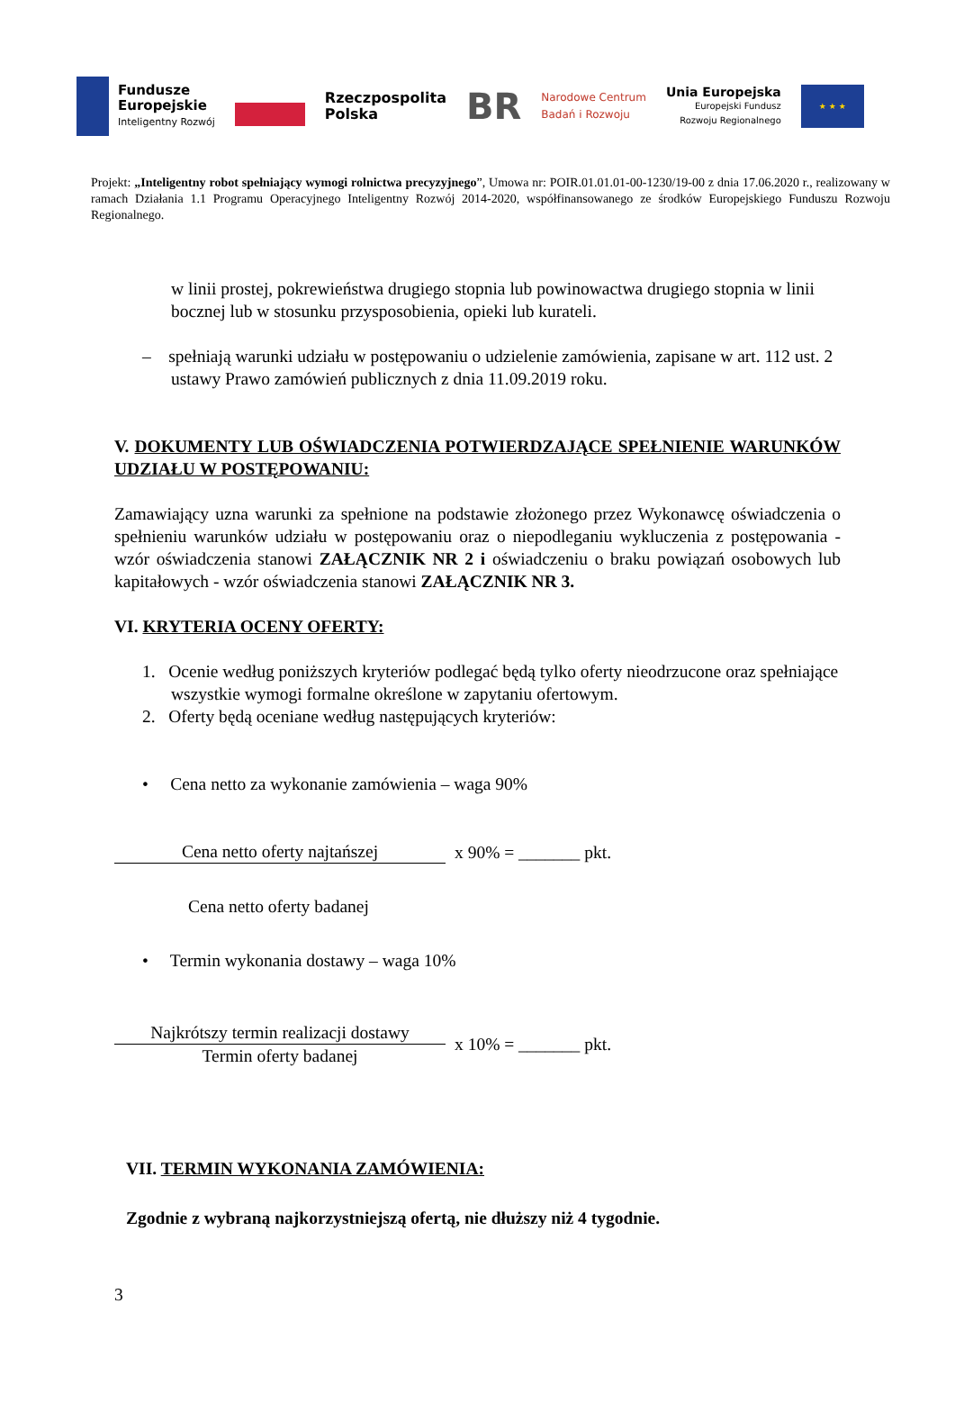Fundusze
Europejskie
Inteligentny Rozwój
Rzeczpospolita
Polska
BR
Narodowe Centrum
Badań i Rozwoju
Unia Europejska
Europejski Fundusz
Rozwoju Regionalnego
★ ★ ★
Projekt: „Inteligentny robot spełniający wymogi rolnictwa precyzyjnego”, Umowa nr: POIR.01.01.01-00-1230/19-00 z dnia 17.06.2020 r., realizowany w ramach Działania 1.1 Programu Operacyjnego Inteligentny Rozwój 2014-2020, współfinansowanego ze środków Europejskiego Funduszu Rozwoju Regionalnego.
w linii prostej, pokrewieństwa drugiego stopnia lub powinowactwa drugiego stopnia w linii bocznej lub w stosunku przysposobienia, opieki lub kurateli.
– spełniają warunki udziału w postępowaniu o udzielenie zamówienia, zapisane w art. 112 ust. 2 ustawy Prawo zamówień publicznych z dnia 11.09.2019 roku.
V. DOKUMENTY LUB OŚWIADCZENIA POTWIERDZAJĄCE SPEŁNIENIE WARUNKÓW UDZIAŁU W POSTĘPOWANIU:
Zamawiający uzna warunki za spełnione na podstawie złożonego przez Wykonawcę oświadczenia o spełnieniu warunków udziału w postępowaniu oraz o niepodleganiu wykluczenia z postępowania - wzór oświadczenia stanowi ZAŁĄCZNIK NR 2 i oświadczeniu o braku powiązań osobowych lub kapitałowych - wzór oświadczenia stanowi ZAŁĄCZNIK NR 3.
VI. KRYTERIA OCENY OFERTY:
1. Ocenie według poniższych kryteriów podlegać będą tylko oferty nieodrzucone oraz spełniające wszystkie wymogi formalne określone w zapytaniu ofertowym.
2. Oferty będą oceniane według następujących kryteriów:
• Cena netto za wykonanie zamówienia – waga 90%
Cena netto oferty najtańszej x 90% = _______ pkt.
Cena netto oferty badanej
• Termin wykonania dostawy – waga 10%
Najkrótszy termin realizacji dostawy
Termin oferty badanej
x 10% = _______ pkt.
VII. TERMIN WYKONANIA ZAMÓWIENIA:
Zgodnie z wybraną najkorzystniejszą ofertą, nie dłuższy niż 4 tygodnie.
3